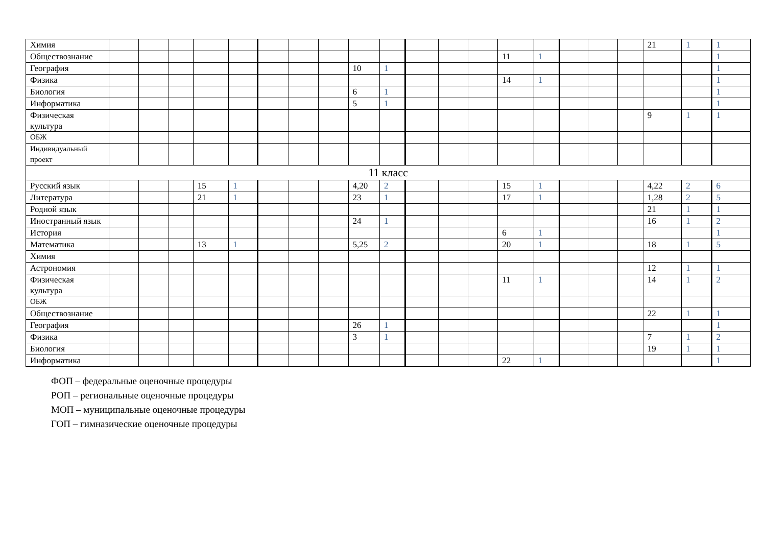| Химия | | | | | | | | | | | | | | | | | | | 21 | 1 | 1 |
| Обществознание | | | | | | | | | | | | | | 11 | 1 | | | | | | 1 |
| География | | | | | | | | | 10 | 1 | | | | | | | | | | | 1 |
| Физика | | | | | | | | | | | | | | 14 | 1 | | | | | | 1 |
| Биология | | | | | | | | | 6 | 1 | | | | | | | | | | | 1 |
| Информатика | | | | | | | | | 5 | 1 | | | | | | | | | | | 1 |
| Физическая культура | | | | | | | | | | | | | | | | | | | 9 | 1 | 1 |
| ОБЖ | | | | | | | | | | | | | | | | | | | | | |
| Индивидуальный проект | | | | | | | | | | | | | | | | | | | | | |
| 11 класс | | | | | | | | | | | | | | | | | | | | | |
| Русский язык | | | | 15 | 1 | | | | 4,20 | 2 | | | | 15 | 1 | | | | 4,22 | 2 | 6 |
| Литература | | | | 21 | 1 | | | | 23 | 1 | | | | 17 | 1 | | | | 1,28 | 2 | 5 |
| Родной язык | | | | | | | | | | | | | | | | | | | 21 | 1 | 1 |
| Иностранный язык | | | | | | | | | 24 | 1 | | | | | | | | | 16 | 1 | 2 |
| История | | | | | | | | | | | | | | 6 | 1 | | | | | | 1 |
| Математика | | | | 13 | 1 | | | | 5,25 | 2 | | | | 20 | 1 | | | | 18 | 1 | 5 |
| Химия | | | | | | | | | | | | | | | | | | | | | |
| Астрономия | | | | | | | | | | | | | | | | | | | 12 | 1 | 1 |
| Физическая культура | | | | | | | | | | | | | | 11 | 1 | | | | 14 | 1 | 2 |
| ОБЖ | | | | | | | | | | | | | | | | | | | | | |
| Обществознание | | | | | | | | | | | | | | | | | | | 22 | 1 | 1 |
| География | | | | | | | | | 26 | 1 | | | | | | | | | | | 1 |
| Физика | | | | | | | | | 3 | 1 | | | | | | | | | 7 | 1 | 2 |
| Биология | | | | | | | | | | | | | | | | | | | 19 | 1 | 1 |
| Информатика | | | | | | | | | | | | | | 22 | 1 | | | | | | 1 |
ФОП – федеральные оценочные процедуры
РОП – региональные оценочные процедуры
МОП – муниципальные оценочные процедуры
ГОП – гимназические оценочные процедуры